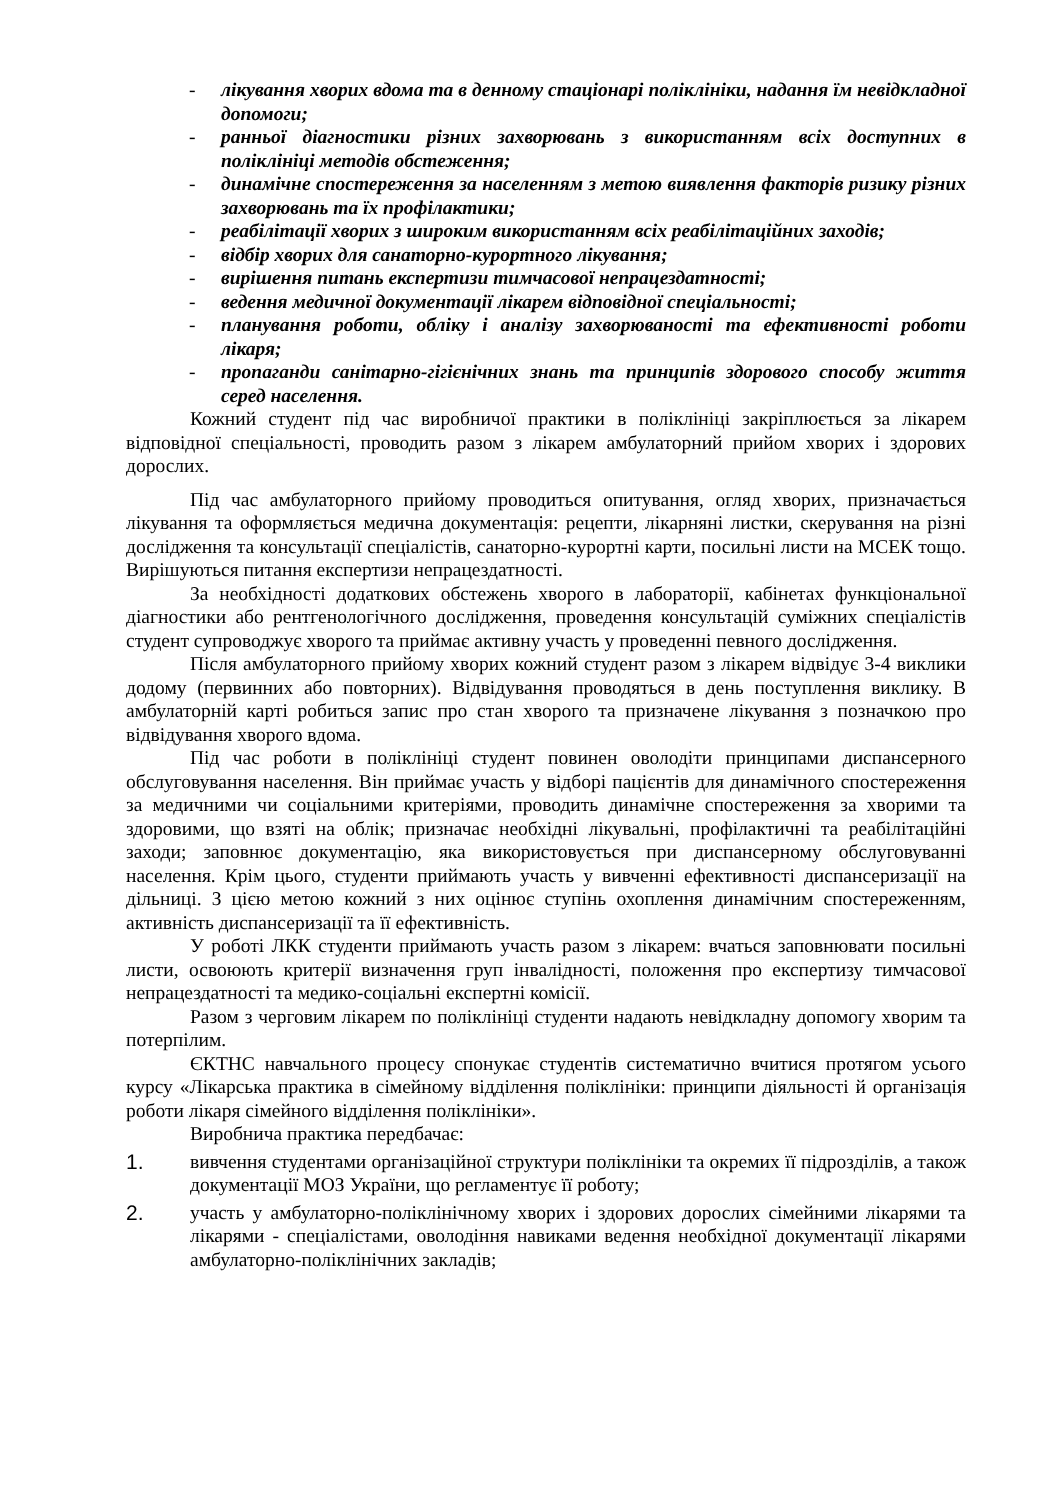- лікування хворих вдома та в денному стаціонарі поліклініки, надання їм невідкладної допомоги;
- ранньої діагностики різних захворювань з використанням всіх доступних в поліклініці методів обстеження;
- динамічне спостереження за населенням з метою виявлення факторів ризику різних захворювань та їх профілактики;
- реабілітації хворих з широким використанням всіх реабілітаційних заходів;
- відбір хворих для санаторно-курортного лікування;
- вирішення питань експертизи тимчасової непрацездатності;
- ведення медичної документації лікарем відповідної спеціальності;
- планування роботи, обліку і аналізу захворюваності та ефективності роботи лікаря;
- пропаганди санітарно-гігієнічних знань та принципів здорового способу життя серед населення.
Кожний студент під час виробничої практики в поліклініці закріплюється за лікарем відповідної спеціальності, проводить разом з лікарем амбулаторний прийом хворих і здорових дорослих.
Під час амбулаторного прийому проводиться опитування, огляд хворих, призначається лікування та оформляється медична документація: рецепти, лікарняні листки, скерування на різні дослідження та консультації спеціалістів, санаторно-курортні карти, посильні листи на МСЕК тощо. Вирішуються питання експертизи непрацездатності.
За необхідності додаткових обстежень хворого в лабораторії, кабінетах функціональної діагностики або рентгенологічного дослідження, проведення консультацій суміжних спеціалістів студент супроводжує хворого та приймає активну участь у проведенні певного дослідження.
Після амбулаторного прийому хворих кожний студент разом з лікарем відвідує 3-4 виклики додому (первинних або повторних). Відвідування проводяться в день поступлення виклику. В амбулаторній карті робиться запис про стан хворого та призначене лікування з позначкою про відвідування хворого вдома.
Під час роботи в поліклініці студент повинен оволодіти принципами диспансерного обслуговування населення. Він приймає участь у відборі пацієнтів для динамічного спостереження за медичними чи соціальними критеріями, проводить динамічне спостереження за хворими та здоровими, що взяті на облік; призначає необхідні лікувальні, профілактичні та реабілітаційні заходи; заповнює документацію, яка використовується при диспансерному обслуговуванні населення. Крім цього, студенти приймають участь у вивченні ефективності диспансеризації на дільниці. З цією метою кожний з них оцінює ступінь охоплення динамічним спостереженням, активність диспансеризації та її ефективність.
У роботі ЛКК студенти приймають участь разом з лікарем: вчаться заповнювати посильні листи, освоюють критерії визначення груп інвалідності, положення про експертизу тимчасової непрацездатності та медико-соціальні експертні комісії.
Разом з черговим лікарем по поліклініці студенти надають невідкладну допомогу хворим та потерпілим.
ЄКТНС навчального процесу спонукає студентів систематично вчитися протягом усього курсу «Лікарська практика в сімейному відділення поліклініки: принципи діяльності й організація роботи лікаря сімейного відділення поліклініки».
Виробнича практика передбачає:
1. вивчення студентами організаційної структури поліклініки та окремих її підрозділів, а також документації МОЗ України, що регламентує її роботу;
2. участь у амбулаторно-поліклінічному хворих і здорових дорослих сімейними лікарями та лікарями - спеціалістами, оволодіння навиками ведення необхідної документації лікарями амбулаторно-поліклінічних закладів;